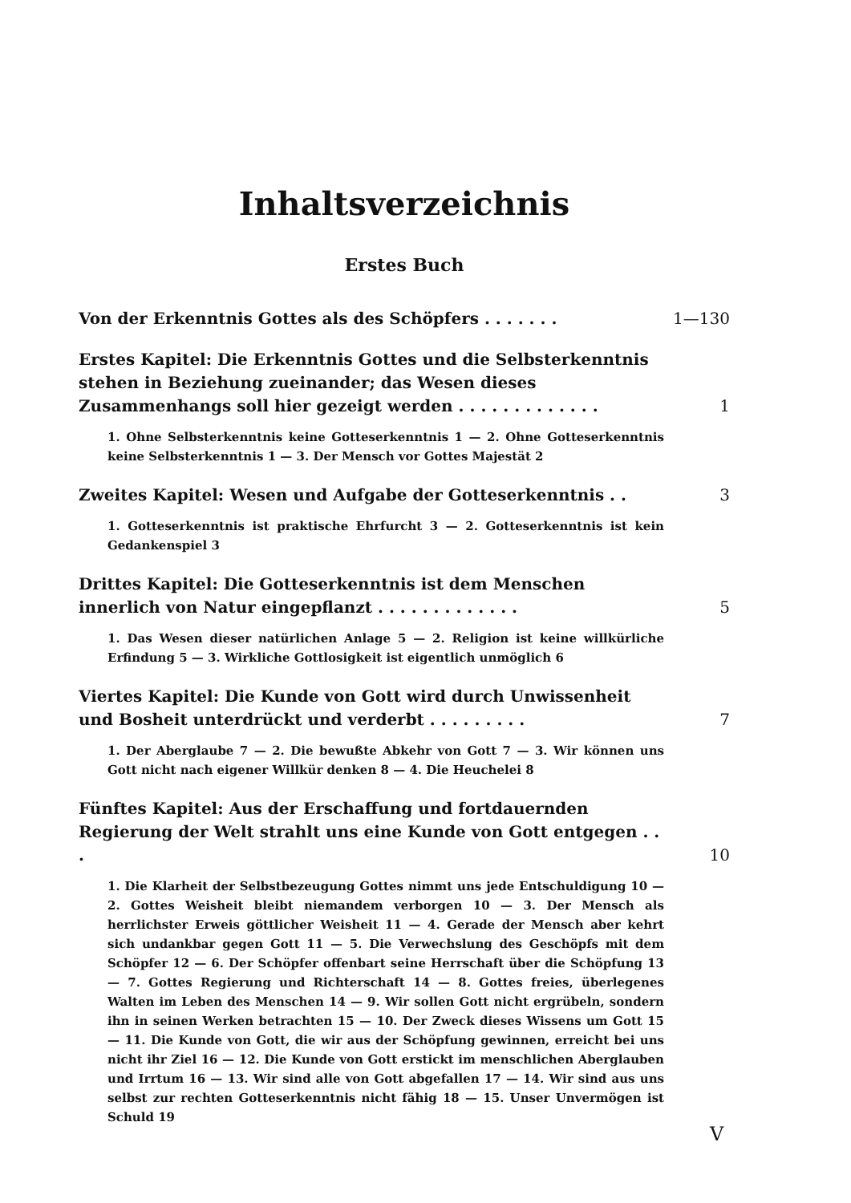Inhaltsverzeichnis
Erstes Buch
Von der Erkenntnis Gottes als des Schöpfers . . . . . . .
1—130
Erstes Kapitel: Die Erkenntnis Gottes und die Selbsterkenntnis stehen in Beziehung zueinander; das Wesen dieses Zusammenhangs soll hier gezeigt werden . . . . . . . . . . . . .
1
1. Ohne Selbsterkenntnis keine Gotteserkenntnis 1 — 2. Ohne Gotteserkenntnis keine Selbsterkenntnis 1 — 3. Der Mensch vor Gottes Majestät 2
Zweites Kapitel: Wesen und Aufgabe der Gotteserkenntnis . .
3
1. Gotteserkenntnis ist praktische Ehrfurcht 3 — 2. Gotteserkenntnis ist kein Gedankenspiel 3
Drittes Kapitel: Die Gotteserkenntnis ist dem Menschen innerlich von Natur eingepflanzt . . . . . . . . . . . . .
5
1. Das Wesen dieser natürlichen Anlage 5 — 2. Religion ist keine willkürliche Erfindung 5 — 3. Wirkliche Gottlosigkeit ist eigentlich unmöglich 6
Viertes Kapitel: Die Kunde von Gott wird durch Unwissenheit und Bosheit unterdrückt und verderbt . . . . . . . . .
7
1. Der Aberglaube 7 — 2. Die bewußte Abkehr von Gott 7 — 3. Wir können uns Gott nicht nach eigener Willkür denken 8 — 4. Die Heuchelei 8
Fünftes Kapitel: Aus der Erschaffung und fortdauernden Regierung der Welt strahlt uns eine Kunde von Gott entgegen . . .
10
1. Die Klarheit der Selbstbezeugung Gottes nimmt uns jede Entschuldigung 10 — 2. Gottes Weisheit bleibt niemandem verborgen 10 — 3. Der Mensch als herrlichster Erweis göttlicher Weisheit 11 — 4. Gerade der Mensch aber kehrt sich undankbar gegen Gott 11 — 5. Die Verwechslung des Geschöpfs mit dem Schöpfer 12 — 6. Der Schöpfer offenbart seine Herrschaft über die Schöpfung 13 — 7. Gottes Regierung und Richterschaft 14 — 8. Gottes freies, überlegenes Walten im Leben des Menschen 14 — 9. Wir sollen Gott nicht ergrübeln, sondern ihn in seinen Werken betrachten 15 — 10. Der Zweck dieses Wissens um Gott 15 — 11. Die Kunde von Gott, die wir aus der Schöpfung gewinnen, erreicht bei uns nicht ihr Ziel 16 — 12. Die Kunde von Gott erstickt im menschlichen Aberglauben und Irrtum 16 — 13. Wir sind alle von Gott abgefallen 17 — 14. Wir sind aus uns selbst zur rechten Gotteserkenntnis nicht fähig 18 — 15. Unser Unvermögen ist Schuld 19
V